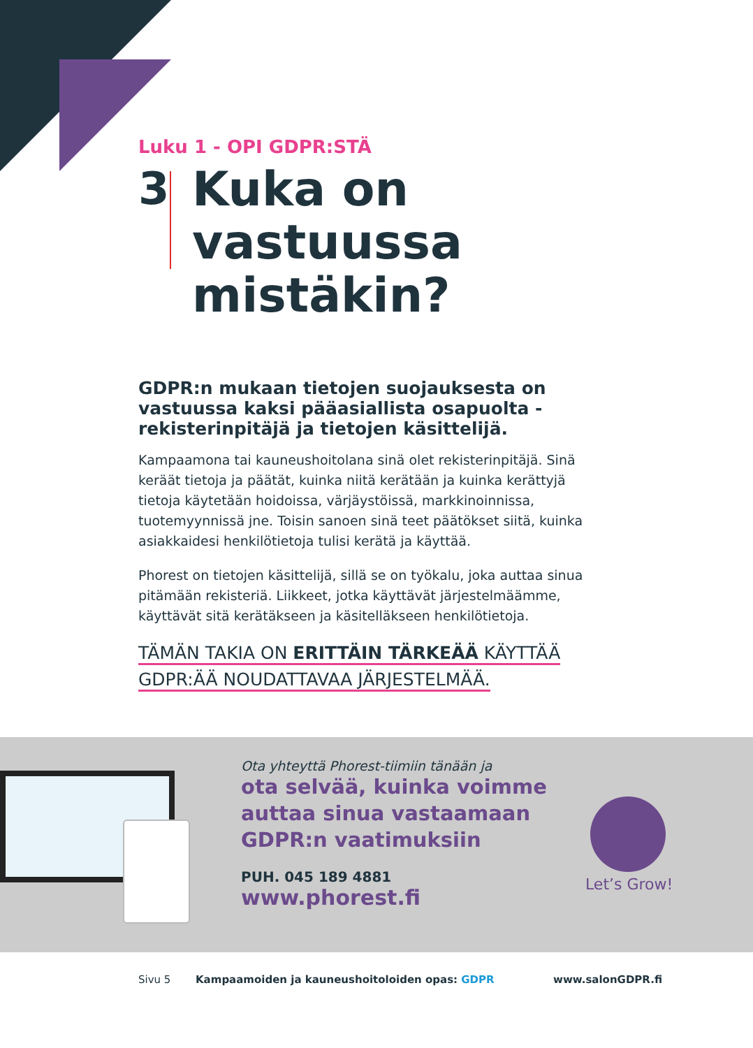Luku 1 - OPI GDPR:STÄ
3
Kuka on vastuussa mistäkin?
GDPR:n mukaan tietojen suojauksesta on vastuussa kaksi pääasiallista osapuolta - rekisterinpitäjä ja tietojen käsittelijä.
Kampaamona tai kauneushoitolana sinä olet rekisterinpitäjä. Sinä keräät tietoja ja päätät, kuinka niitä kerätään ja kuinka kerättyjä tietoja käytetään hoidoissa, värjäystöissä, markkinoinnissa, tuotemyynnissä jne. Toisin sanoen sinä teet päätökset siitä, kuinka asiakkaidesi henkilötietoja tulisi kerätä ja käyttää.
Phorest on tietojen käsittelijä, sillä se on työkalu, joka auttaa sinua pitämään rekisteriä. Liikkeet, jotka käyttävät järjestelmäämme, käyttävät sitä kerätäkseen ja käsitelläkseen henkilötietoja.
TÄMÄN TAKIA ON ERITTÄIN TÄRKEÄÄ KÄYTTÄÄ
GDPR:ÄÄ NOUDATTAVAA JÄRJESTELMÄÄ.
Ota yhteyttä Phorest-tiimiin tänään ja
ota selvää, kuinka voimme auttaa sinua vastaamaan GDPR:n vaatimuksiin
PUH. 045 189 4881
www.phorest.fi
Let’s Grow!
Sivu 5 Kampaamoiden ja kauneushoitoloiden opas: GDPR www.salonGDPR.fi